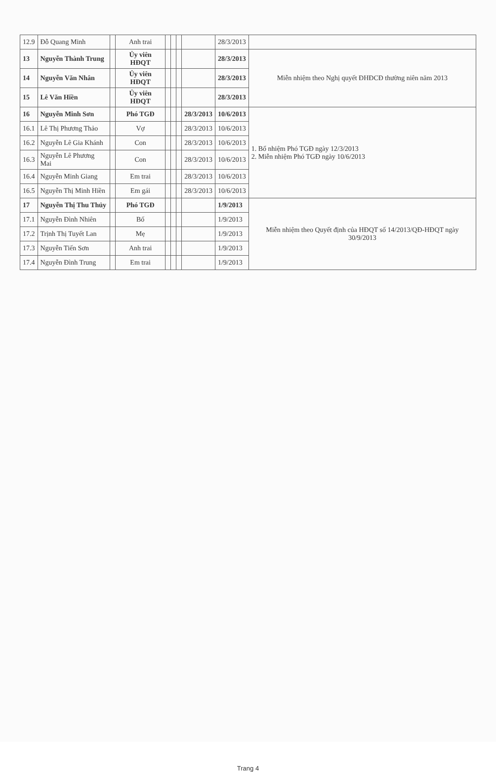| 12.9 | Đỗ Quang Minh | | Anh trai | | | | | 28/3/2013 | |
| 13 | Nguyễn Thành Trung | | Ủy viên HĐQT | | | | | 28/3/2013 | Miễn nhiệm theo Nghị quyết ĐHĐCĐ thường niên năm 2013 |
| 14 | Nguyễn Văn Nhân | | Ủy viên HĐQT | | | | | 28/3/2013 | |
| 15 | Lê Văn Hiền | | Ủy viên HĐQT | | | | | 28/3/2013 | |
| 16 | Nguyễn Minh Sơn | | Phó TGĐ | | | | 28/3/2013 | 10/6/2013 | 1. Bổ nhiệm Phó TGĐ ngày 12/3/2013 2. Miễn nhiệm Phó TGĐ ngày 10/6/2013 |
| 16.1 | Lê Thị Phương Thảo | | Vợ | | | | 28/3/2013 | 10/6/2013 | |
| 16.2 | Nguyễn Lê Gia Khánh | | Con | | | | 28/3/2013 | 10/6/2013 | |
| 16.3 | Nguyễn Lê Phương Mai | | Con | | | | 28/3/2013 | 10/6/2013 | |
| 16.4 | Nguyễn Minh Giang | | Em trai | | | | 28/3/2013 | 10/6/2013 | |
| 16.5 | Nguyễn Thị Minh Hiền | | Em gái | | | | 28/3/2013 | 10/6/2013 | |
| 17 | Nguyễn Thị Thu Thủy | | Phó TGĐ | | | | | 1/9/2013 | Miễn nhiệm theo Quyết định của HĐQT số 14/2013/QĐ-HĐQT ngày 30/9/2013 |
| 17.1 | Nguyễn Đình Nhiên | | Bố | | | | | 1/9/2013 | |
| 17.2 | Trịnh Thị Tuyết Lan | | Mẹ | | | | | 1/9/2013 | |
| 17.3 | Nguyễn Tiến Sơn | | Anh trai | | | | | 1/9/2013 | |
| 17.4 | Nguyễn Đình Trung | | Em trai | | | | | 1/9/2013 | |
Trang 4